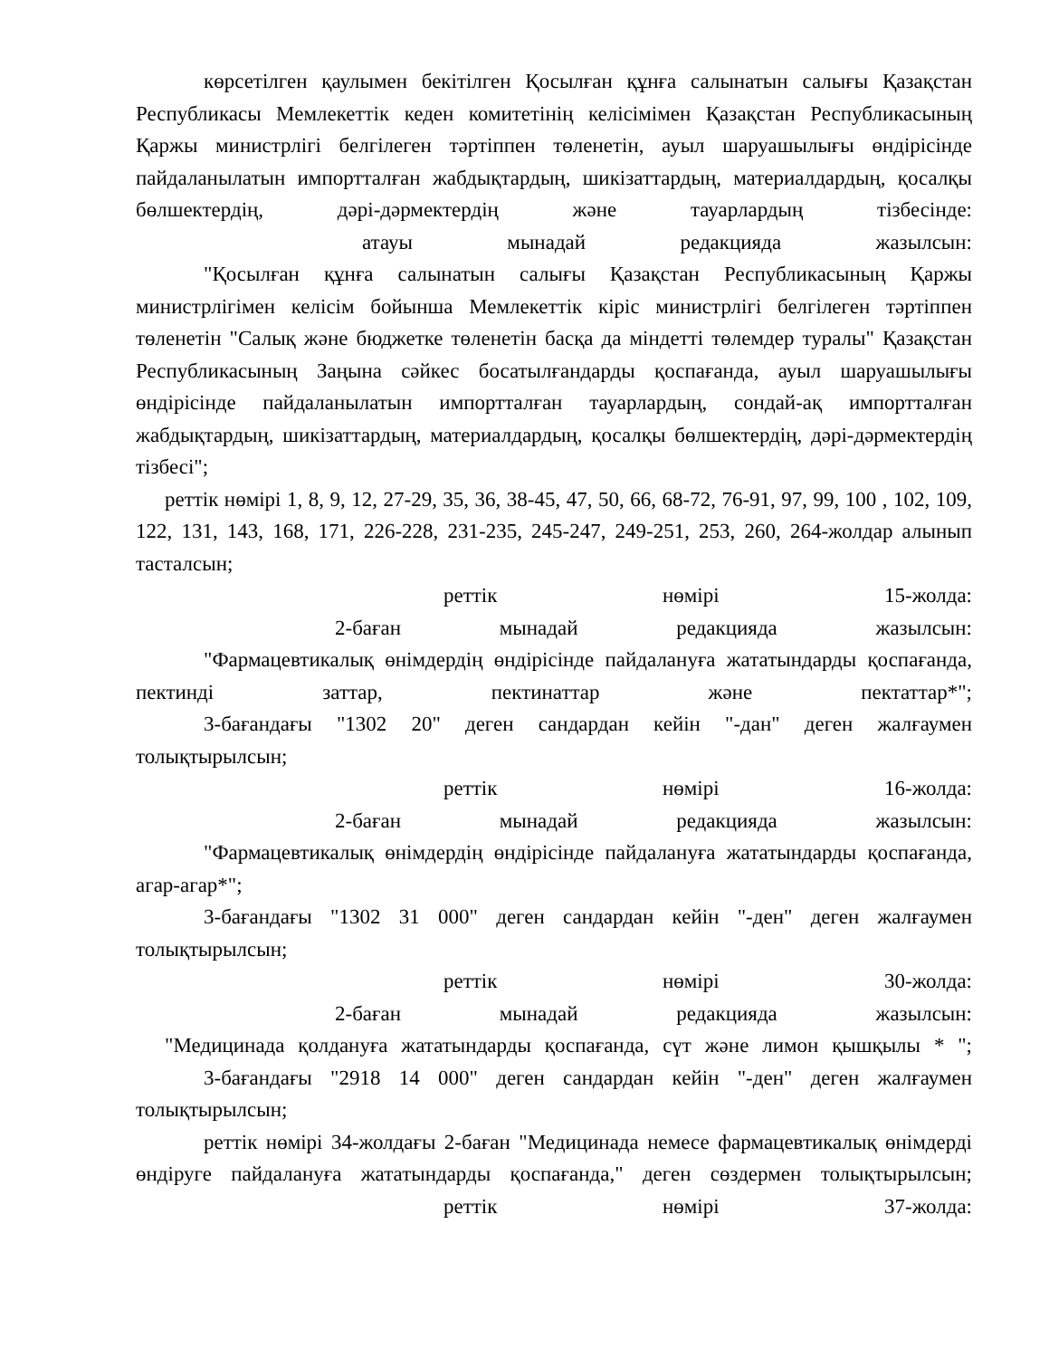көрсетілген қаулымен бекітілген Қосылған құнға салынатын салығы Қазақстан Республикасы Мемлекеттік кеден комитетінің келісімімен Қазақстан Республикасының Қаржы министрлігі белгілеген тәртіппен төленетін, ауыл шаруашылығы өндірісінде пайдаланылатын импортталған жабдықтардың, шикізаттардың, материалдардың, қосалқы бөлшектердің, дәрі-дәрмектердің және тауарлардың тізбесінде:
атауы мынадай редакцияда жазылсын:
"Қосылған құнға салынатын салығы Қазақстан Республикасының Қаржы министрлігімен келісім бойынша Мемлекеттік кіріс министрлігі белгілеген тәртіппен төленетін "Салық және бюджетке төленетін басқа да міндетті төлемдер туралы" Қазақстан Республикасының Заңына сәйкес босатылғандарды қоспағанда, ауыл шаруашылығы өндірісінде пайдаланылатын импортталған тауарлардың, сондай-ақ импортталған жабдықтардың, шикізаттардың, материалдардың, қосалқы бөлшектердің, дәрі-дәрмектердің тізбесі";
реттік нөмірі 1, 8, 9, 12, 27-29, 35, 36, 38-45, 47, 50, 66, 68-72, 76-91, 97, 99, 100 , 102, 109, 122, 131, 143, 168, 171, 226-228, 231-235, 245-247, 249-251, 253, 260, 264-жолдар алынып тасталсын;
реттік нөмірі 15-жолда:
2-баған мынадай редакцияда жазылсын:
"Фармацевтикалық өнімдердің өндірісінде пайдалануға жататындарды қоспағанда, пектинді заттар, пектинаттар және пектаттар*";
3-бағандағы "1302 20" деген сандардан кейін "-дан" деген жалғаумен толықтырылсын;
реттік нөмірі 16-жолда:
2-баған мынадай редакцияда жазылсын:
"Фармацевтикалық өнімдердің өндірісінде пайдалануға жататындарды қоспағанда, агар-агар*";
3-бағандағы "1302 31 000" деген сандардан кейін "-ден" деген жалғаумен толықтырылсын;
реттік нөмірі 30-жолда:
2-баған мынадай редакцияда жазылсын:
"Медицинада қолдануға жататындарды қоспағанда, сүт және лимон қышқылы * ";
3-бағандағы "2918 14 000" деген сандардан кейін "-ден" деген жалғаумен толықтырылсын;
реттік нөмірі 34-жолдағы 2-баған "Медицинада немесе фармацевтикалық өнімдерді өндіруге пайдалануға жататындарды қоспағанда," деген сөздермен толықтырылсын;
реттік нөмірі 37-жолда: